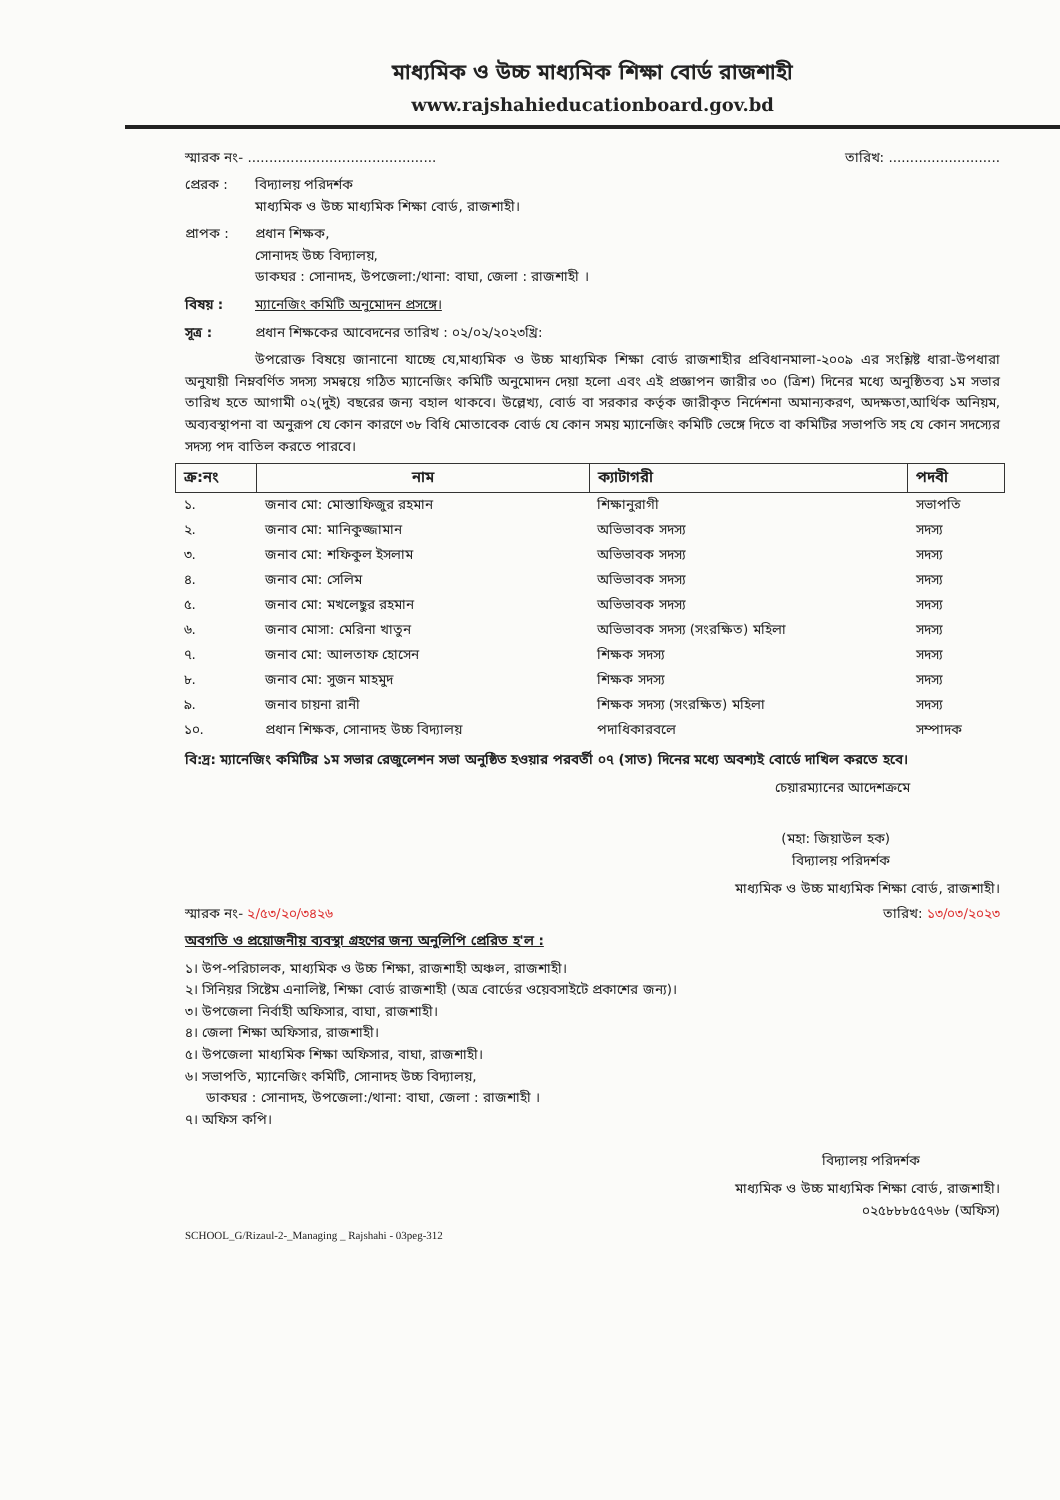মাধ্যমিক ও উচ্চ মাধ্যমিক শিক্ষা বোর্ড রাজশাহী
www.rajshahieducationboard.gov.bd
স্মারক নং- ............................................ তারিখ: ..........................
প্রেরক : বিদ্যালয় পরিদর্শক
মাধ্যমিক ও উচ্চ মাধ্যমিক শিক্ষা বোর্ড, রাজশাহী।
প্রাপক : প্রধান শিক্ষক,
সোনাদহ উচ্চ বিদ্যালয়,
ডাকঘর : সোনাদহ, উপজেলা:/থানা: বাঘা, জেলা : রাজশাহী ।
বিষয় : ম্যানেজিং কমিটি অনুমোদন প্রসঙ্গে।
সূত্র : প্রধান শিক্ষকের আবেদনের তারিখ : ০২/০২/২০২৩খ্রি:
উপরোক্ত বিষয়ে জানানো যাচ্ছে যে,মাধ্যমিক ও উচ্চ মাধ্যমিক শিক্ষা বোর্ড রাজশাহীর প্রবিধানমালা-২০০৯ এর সংশ্লিষ্ট ধারা-উপধারা অনুযায়ী নিম্নবর্ণিত সদস্য সমন্বয়ে গঠিত ম্যানেজিং কমিটি অনুমোদন দেয়া হলো এবং এই প্রজ্ঞাপন জারীর ৩০ (ত্রিশ) দিনের মধ্যে অনুষ্ঠিতব্য ১ম সভার তারিখ হতে আগামী ০২(দুই) বছরের জন্য বহাল থাকবে। উল্লেখ্য, বোর্ড বা সরকার কর্তৃক জারীকৃত নির্দেশনা অমান্যকরণ, অদক্ষতা,আর্থিক অনিয়ম, অব্যবস্থাপনা বা অনুরূপ যে কোন কারণে ৩৮ বিধি মোতাবেক বোর্ড যে কোন সময় ম্যানেজিং কমিটি ভেঙ্গে দিতে বা কমিটির সভাপতি সহ যে কোন সদস্যের সদস্য পদ বাতিল করতে পারবে।
| ক্র:নং | নাম | ক্যাটাগরী | পদবী |
| --- | --- | --- | --- |
| ১. | জনাব মো: মোস্তাফিজুর রহমান | শিক্ষানুরাগী | সভাপতি |
| ২. | জনাব মো: মানিকুজ্জামান | অভিভাবক সদস্য | সদস্য |
| ৩. | জনাব মো: শফিকুল ইসলাম | অভিভাবক সদস্য | সদস্য |
| ৪. | জনাব মো: সেলিম | অভিভাবক সদস্য | সদস্য |
| ৫. | জনাব মো: মখলেছুর রহমান | অভিভাবক সদস্য | সদস্য |
| ৬. | জনাব মোসা: মেরিনা খাতুন | অভিভাবক সদস্য (সংরক্ষিত) মহিলা | সদস্য |
| ৭. | জনাব মো: আলতাফ হোসেন | শিক্ষক সদস্য | সদস্য |
| ৮. | জনাব মো: সুজন মাহমুদ | শিক্ষক সদস্য | সদস্য |
| ৯. | জনাব চায়না রানী | শিক্ষক সদস্য (সংরক্ষিত) মহিলা | সদস্য |
| ১০. | প্রধান শিক্ষক, সোনাদহ উচ্চ বিদ্যালয় | পদাধিকারবলে | সম্পাদক |
বি:দ্র: ম্যানেজিং কমিটির ১ম সভার রেজুলেশন সভা অনুষ্ঠিত হওয়ার পরবর্তী ০৭ (সাত) দিনের মধ্যে অবশ্যই বোর্ডে দাখিল করতে হবে।
চেয়ারম্যানের আদেশক্রমে
(মহা: জিয়াউল হক)
বিদ্যালয় পরিদর্শক
মাধ্যমিক ও উচ্চ মাধ্যমিক শিক্ষা বোর্ড, রাজশাহী।
স্মারক নং- ২/৫৩/২০/৩৪২৬ তারিখ: ১৩/০৩/২০২৩
অবগতি ও প্রয়োজনীয় ব্যবস্থা গ্রহণের জন্য অনুলিপি প্রেরিত হ'ল :
১। উপ-পরিচালক, মাধ্যমিক ও উচ্চ শিক্ষা, রাজশাহী অঞ্চল, রাজশাহী।
২। সিনিয়র সিষ্টেম এনালিষ্ট, শিক্ষা বোর্ড রাজশাহী (অত্র বোর্ডের ওয়েবসাইটে প্রকাশের জন্য)।
৩। উপজেলা নির্বাহী অফিসার, বাঘা, রাজশাহী।
৪। জেলা শিক্ষা অফিসার, রাজশাহী।
৫। উপজেলা মাধ্যমিক শিক্ষা অফিসার, বাঘা, রাজশাহী।
৬। সভাপতি, ম্যানেজিং কমিটি, সোনাদহ উচ্চ বিদ্যালয়,
ডাকঘর : সোনাদহ, উপজেলা:/থানা: বাঘা, জেলা : রাজশাহী ।
৭। অফিস কপি।
বিদ্যালয় পরিদর্শক
মাধ্যমিক ও উচ্চ মাধ্যমিক শিক্ষা বোর্ড, রাজশাহী।
০২৫৮৮৮৫৫৭৬৮ (অফিস)
SCHOOL_G/Rizaul-2-_Managing _ Rajshahi - 03peg-312